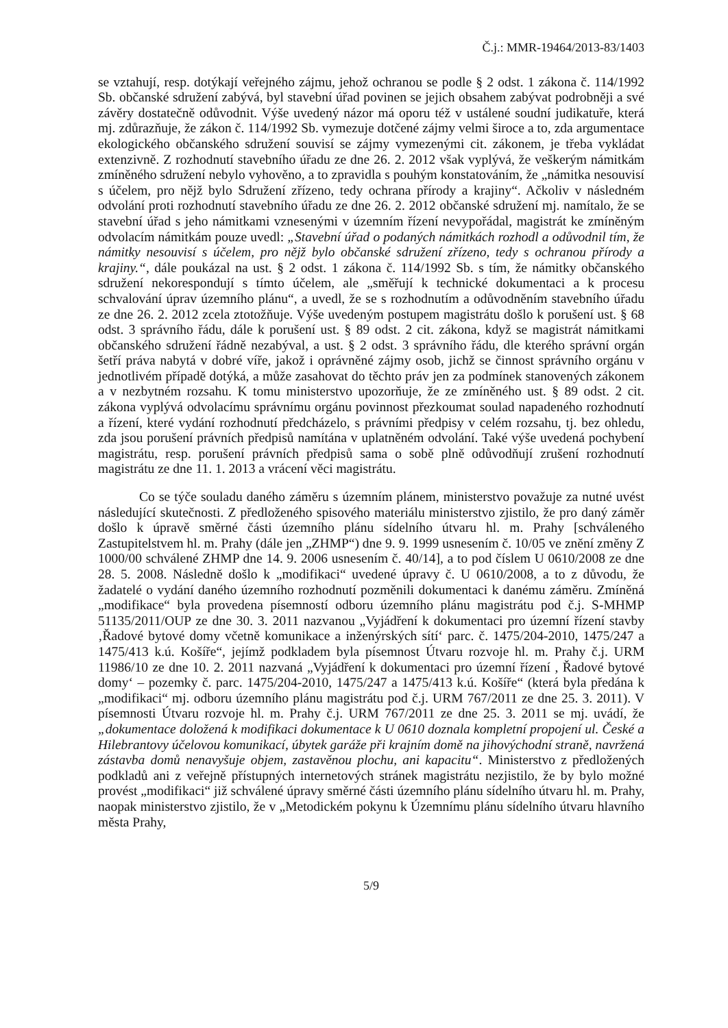Č.j.: MMR-19464/2013-83/1403
se vztahují, resp. dotýkají veřejného zájmu, jehož ochranou se podle § 2 odst. 1 zákona č. 114/1992 Sb. občanské sdružení zabývá, byl stavební úřad povinen se jejich obsahem zabývat podrobněji a své závěry dostatečně odůvodnit. Výše uvedený názor má oporu též v ustálené soudní judikatuře, která mj. zdůrazňuje, že zákon č. 114/1992 Sb. vymezuje dotčené zájmy velmi široce a to, zda argumentace ekologického občanského sdružení souvisí se zájmy vymezenými cit. zákonem, je třeba vykládat extenzivně. Z rozhodnutí stavebního úřadu ze dne 26. 2. 2012 však vyplývá, že veškerým námitkám zmíněného sdružení nebylo vyhověno, a to zpravidla s pouhým konstatováním, že „námitka nesouvisí s účelem, pro nějž bylo Sdružení zřízeno, tedy ochrana přírody a krajiny“. Ačkoliv v následném odvolání proti rozhodnutí stavebního úřadu ze dne 26. 2. 2012 občanské sdružení mj. namítalo, že se stavební úřad s jeho námitkami vznesenými v územním řízení nevypořádal, magistrát ke zmíněným odvolacím námitkám pouze uvedl: „Stavební úřad o podaných námitkách rozhodl a odůvodnil tím, že námitky nesouvisí s účelem, pro nějž bylo občanské sdružení zřízeno, tedy s ochranou přírody a krajiny.“, dále poukázal na ust. § 2 odst. 1 zákona č. 114/1992 Sb. s tím, že námitky občanského sdružení nekorespondují s tímto účelem, ale „směřují k technické dokumentaci a k procesu schvalování úprav územního plánu“, a uvedl, že se s rozhodnutím a odůvodněním stavebního úřadu ze dne 26. 2. 2012 zcela ztotožňuje. Výše uvedeným postupem magistrátu došlo k porušení ust. § 68 odst. 3 správního řádu, dále k porušení ust. § 89 odst. 2 cit. zákona, když se magistrát námitkami občanského sdružení řádně nezabýval, a ust. § 2 odst. 3 správního řádu, dle kterého správní orgán šetří práva nabytá v dobré víře, jakož i oprávněné zájmy osob, jichž se činnost správního orgánu v jednotlivém případě dotýká, a může zasahovat do těchto práv jen za podmínek stanovených zákonem a v nezbytném rozsahu. K tomu ministerstvo upozorňuje, že ze zmíněného ust. § 89 odst. 2 cit. zákona vyplývá odvolacímu správnímu orgánu povinnost přezkoumat soulad napadeného rozhodnutí a řízení, které vydání rozhodnutí předcházelo, s právními předpisy v celém rozsahu, tj. bez ohledu, zda jsou porušení právních předpisů namítána v uplatněném odvolání. Také výše uvedená pochybení magistrátu, resp. porušení právních předpisů sama o sobě plně odůvodňují zrušení rozhodnutí magistrátu ze dne 11. 1. 2013 a vrácení věci magistrátu.
Co se týče souladu daného záměru s územním plánem, ministerstvo považuje za nutné uvést následující skutečnosti. Z předloženého spisového materiálu ministerstvo zjistilo, že pro daný záměr došlo k úpravě směrné části územního plánu sídelního útvaru hl. m. Prahy [schváleného Zastupitelstvem hl. m. Prahy (dále jen „ZHMP“) dne 9. 9. 1999 usnesením č. 10/05 ve znění změny Z 1000/00 schválené ZHMP dne 14. 9. 2006 usnesením č. 40/14], a to pod číslem U 0610/2008 ze dne 28. 5. 2008. Následně došlo k „modifikaci“ uvedené úpravy č. U 0610/2008, a to z důvodu, že žadatelé o vydání daného územního rozhodnutí pozměnili dokumentaci k danému záměru. Zmíněná „modifikace“ byla provedena písemností odboru územního plánu magistrátu pod č.j. S-MHMP 51135/2011/OUP ze dne 30. 3. 2011 nazvanou „Vyjádření k dokumentaci pro územní řízení stavby ‚Řadové bytové domy včetně komunikace a inženýrských sítí‘ parc. č. 1475/204-2010, 1475/247 a 1475/413 k.ú. Košíře“, jejímž podkladem byla písemnost Útvaru rozvoje hl. m. Prahy č.j. URM 11986/10 ze dne 10. 2. 2011 nazvaná „Vyjádření k dokumentaci pro územní řízení , Řadové bytové domy‘ – pozemky č. parc. 1475/204-2010, 1475/247 a 1475/413 k.ú. Košíře“ (která byla předána k „modifikaci“ mj. odboru územního plánu magistrátu pod č.j. URM 767/2011 ze dne 25. 3. 2011). V písemnosti Útvaru rozvoje hl. m. Prahy č.j. URM 767/2011 ze dne 25. 3. 2011 se mj. uvádí, že „dokumentace doložená k modifikaci dokumentace k U 0610 doznala kompletní propojení ul. České a Hilebrantovy účelovou komunikací, úbytek garáže při krajním domě na jihovýchodní straně, navržená zástavba domů nenavyšuje objem, zastavěnou plochu, ani kapacitu“. Ministerstvo z předložených podkladů ani z veřejně přístupných internetových stránek magistrátu nezjistilo, že by bylo možné provést „modifikaci“ již schválené úpravy směrné části územního plánu sídelního útvaru hl. m. Prahy, naopak ministerstvo zjistilo, že v „Metodickém pokynu k Územnímu plánu sídelního útvaru hlavního města Prahy,
5/9